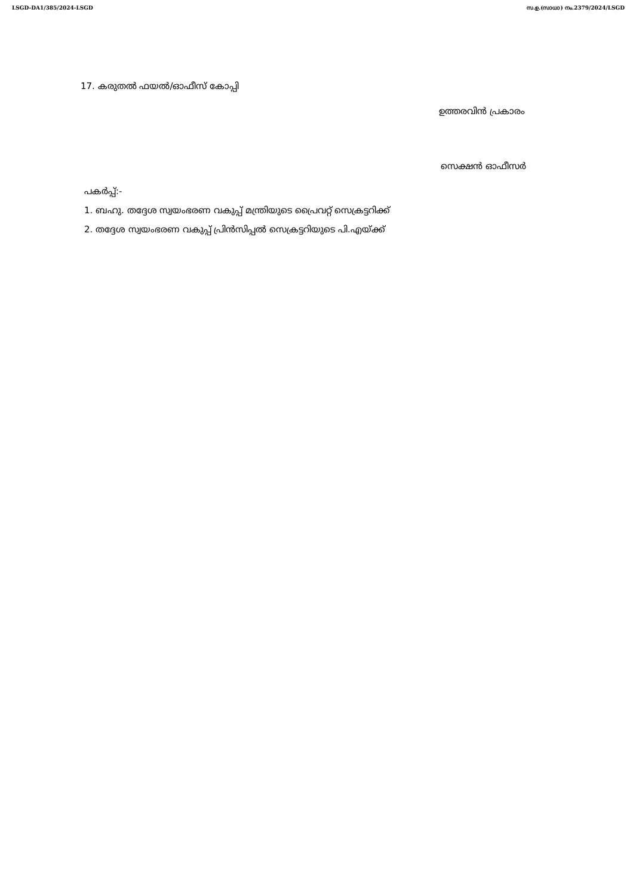LSGD-DA1/385/2024-LSGD സ.ഉ.(സാധാ) നം.2379/2024/LSGD
17. കരുതൽ ഫയൽ/ഓഫീസ് കോപ്പി
ഉത്തരവിൻ പ്രകാരം
സെക്ഷൻ ഓഫീസർ
പകർപ്പ്:-
1. ബഹു. തദ്ദേശ സ്വയംഭരണ വകുപ്പ് മന്ത്രിയുടെ പ്രൈവറ്റ് സെക്രട്ടറിക്ക്
2. തദ്ദേശ സ്വയംഭരണ വകുപ്പ് പ്രിൻസിപ്പൽ സെക്രട്ടറിയുടെ പി.എയ്ക്ക്